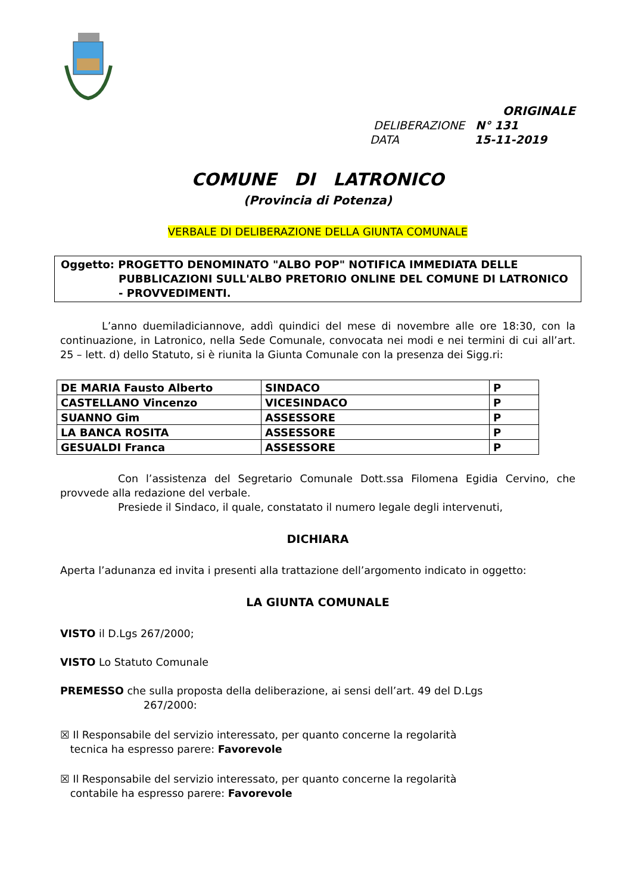ORIGINALE
DELIBERAZIONE N° 131
DATA 15-11-2019
COMUNE DI LATRONICO
(Provincia di Potenza)
VERBALE DI DELIBERAZIONE DELLA GIUNTA COMUNALE
Oggetto: PROGETTO DENOMINATO "ALBO POP" NOTIFICA IMMEDIATA DELLE
PUBBLICAZIONI SULL'ALBO PRETORIO ONLINE DEL COMUNE DI LATRONICO - PROVVEDIMENTI.
L’anno duemiladiciannove, addì quindici del mese di novembre alle ore 18:30, con la continuazione, in Latronico, nella Sede Comunale, convocata nei modi e nei termini di cui all’art. 25 – lett. d) dello Statuto, si è riunita la Giunta Comunale con la presenza dei Sigg.ri:
| DE MARIA Fausto Alberto | SINDACO | P |
| CASTELLANO Vincenzo | VICESINDACO | P |
| SUANNO Gim | ASSESSORE | P |
| LA BANCA ROSITA | ASSESSORE | P |
| GESUALDI Franca | ASSESSORE | P |
Con l’assistenza del Segretario Comunale Dott.ssa Filomena Egidia Cervino, che provvede alla redazione del verbale.
Presiede il Sindaco, il quale, constatato il numero legale degli intervenuti,
DICHIARA
Aperta l’adunanza ed invita i presenti alla trattazione dell’argomento indicato in oggetto:
LA GIUNTA COMUNALE
VISTO il D.Lgs 267/2000;
VISTO Lo Statuto Comunale
PREMESSO che sulla proposta della deliberazione, ai sensi dell’art. 49 del D.Lgs
267/2000:
☒ Il Responsabile del servizio interessato, per quanto concerne la regolarità
tecnica ha espresso parere: Favorevole
☒ Il Responsabile del servizio interessato, per quanto concerne la regolarità
contabile ha espresso parere: Favorevole